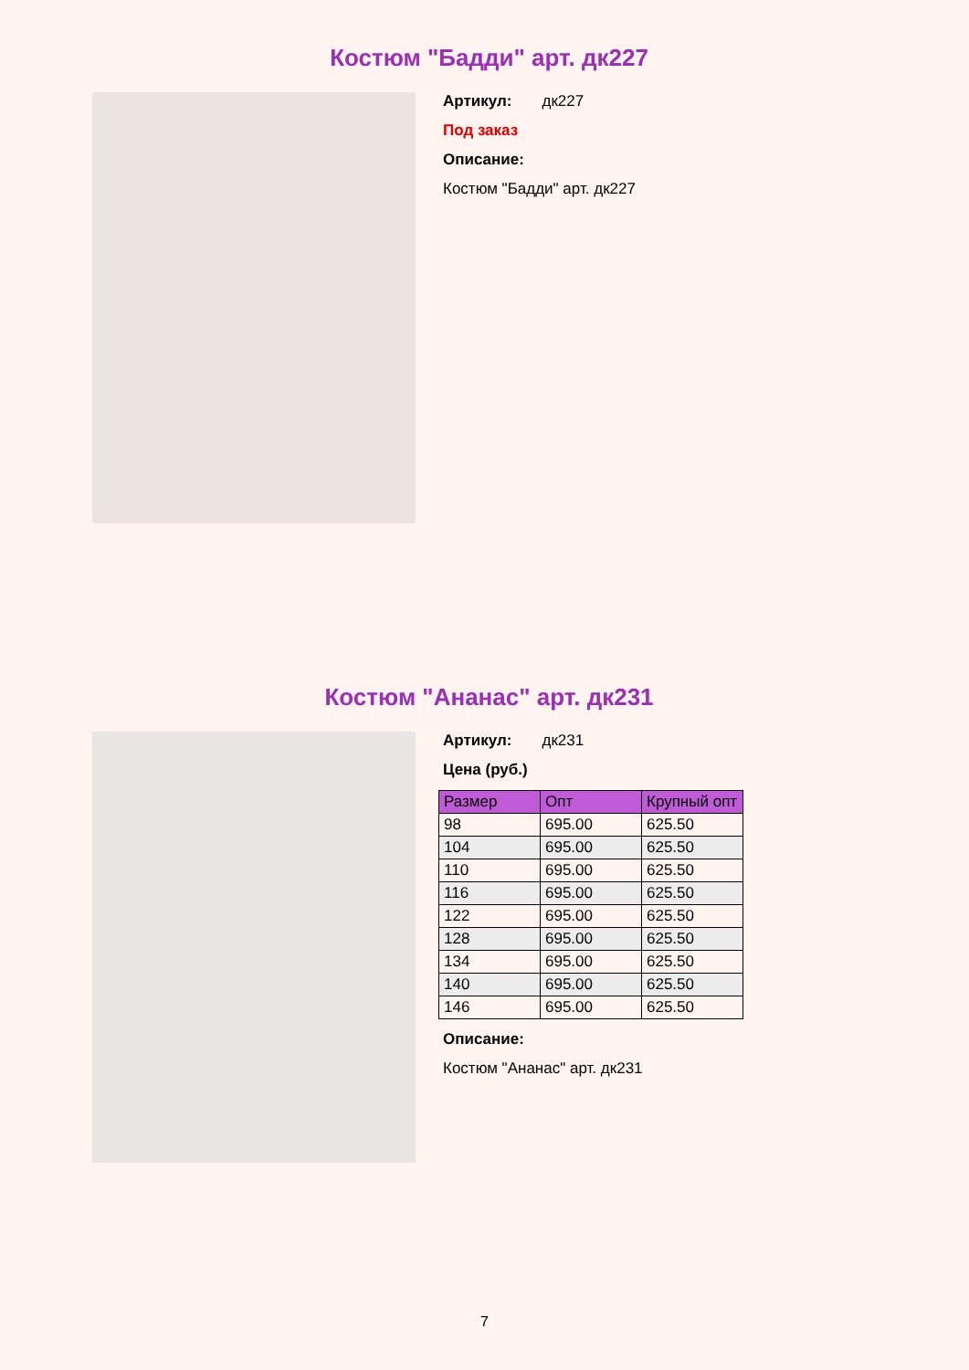Костюм "Бадди" арт. дк227
Артикул: дк227
Под заказ
Описание:
Костюм "Бадди" арт. дк227
Костюм "Ананас" арт. дк231
Артикул: дк231
Цена (руб.)
| Размер | Опт | Крупный опт |
| --- | --- | --- |
| 98 | 695.00 | 625.50 |
| 104 | 695.00 | 625.50 |
| 110 | 695.00 | 625.50 |
| 116 | 695.00 | 625.50 |
| 122 | 695.00 | 625.50 |
| 128 | 695.00 | 625.50 |
| 134 | 695.00 | 625.50 |
| 140 | 695.00 | 625.50 |
| 146 | 695.00 | 625.50 |
Описание:
Костюм "Ананас" арт. дк231
7